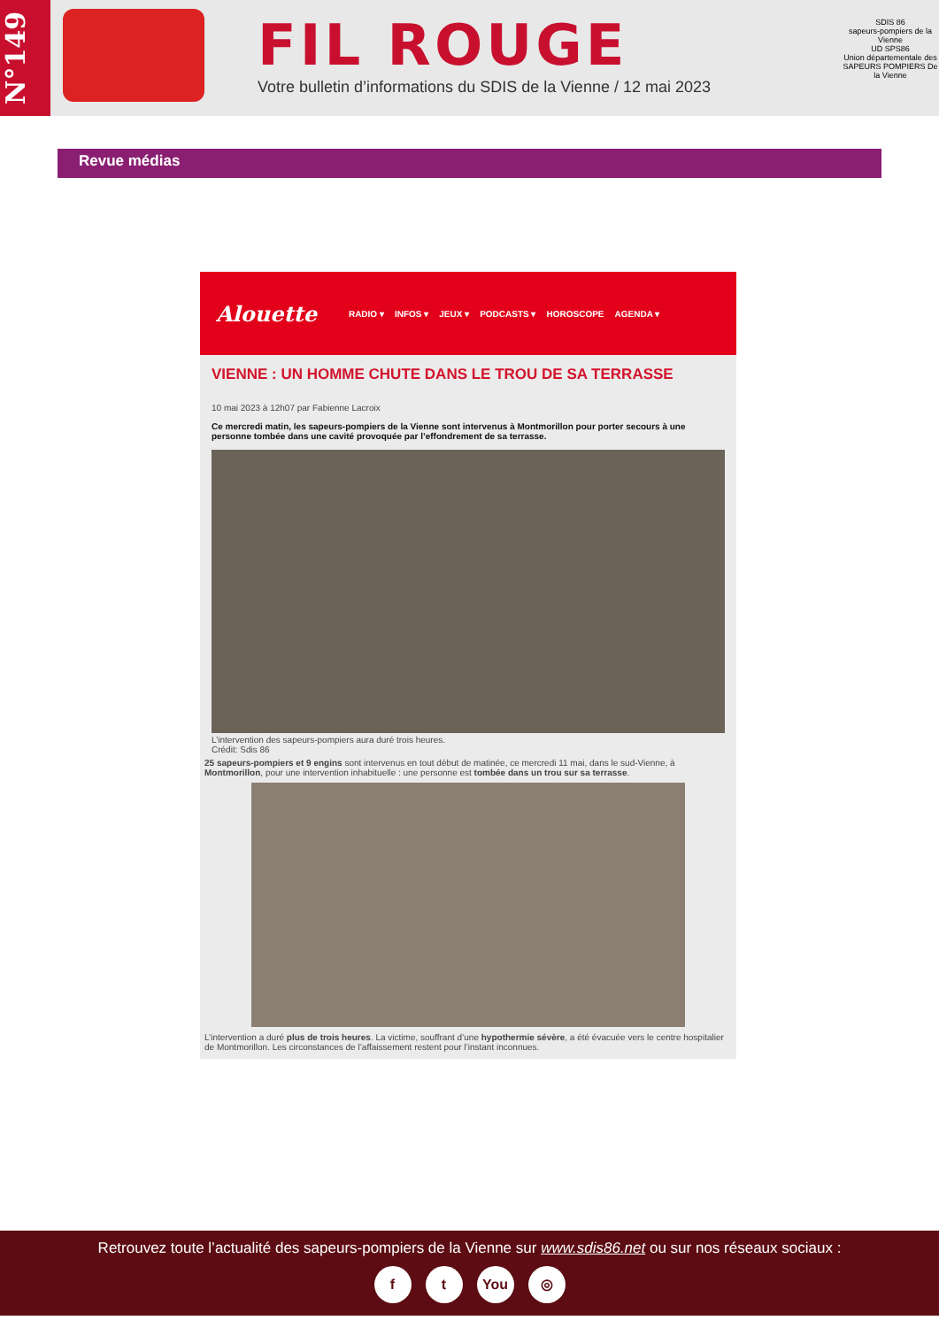N°149
FIL ROUGE
Votre bulletin d’informations du SDIS de la Vienne / 12 mai 2023
SDIS 86
sapeurs-pompiers de la Vienne
UD SPS86
Union départementale des SAPEURS POMPIERS De la Vienne
Revue médias
Alouette RADIO ▾ INFOS ▾ JEUX ▾ PODCASTS ▾ HOROSCOPE AGENDA ▾
VIENNE : UN HOMME CHUTE DANS LE TROU DE SA TERRASSE
10 mai 2023 à 12h07 par Fabienne Lacroix
Ce mercredi matin, les sapeurs-pompiers de la Vienne sont intervenus à Montmorillon pour porter secours à une personne tombée dans une cavité provoquée par l’effondrement de sa terrasse.
L’intervention des sapeurs-pompiers aura duré trois heures.
Crédit: Sdis 86
25 sapeurs-pompiers et 9 engins sont intervenus en tout début de matinée, ce mercredi 11 mai, dans le sud-Vienne, à Montmorillon, pour une intervention inhabituelle : une personne est tombée dans un trou sur sa terrasse.
L’intervention a duré plus de trois heures. La victime, souffrant d’une hypothermie sévère, a été évacuée vers le centre hospitalier de Montmorillon. Les circonstances de l’affaissement restent pour l’instant inconnues.
Retrouvez toute l’actualité des sapeurs-pompiers de la Vienne sur www.sdis86.net ou sur nos réseaux sociaux :
ft You ◎